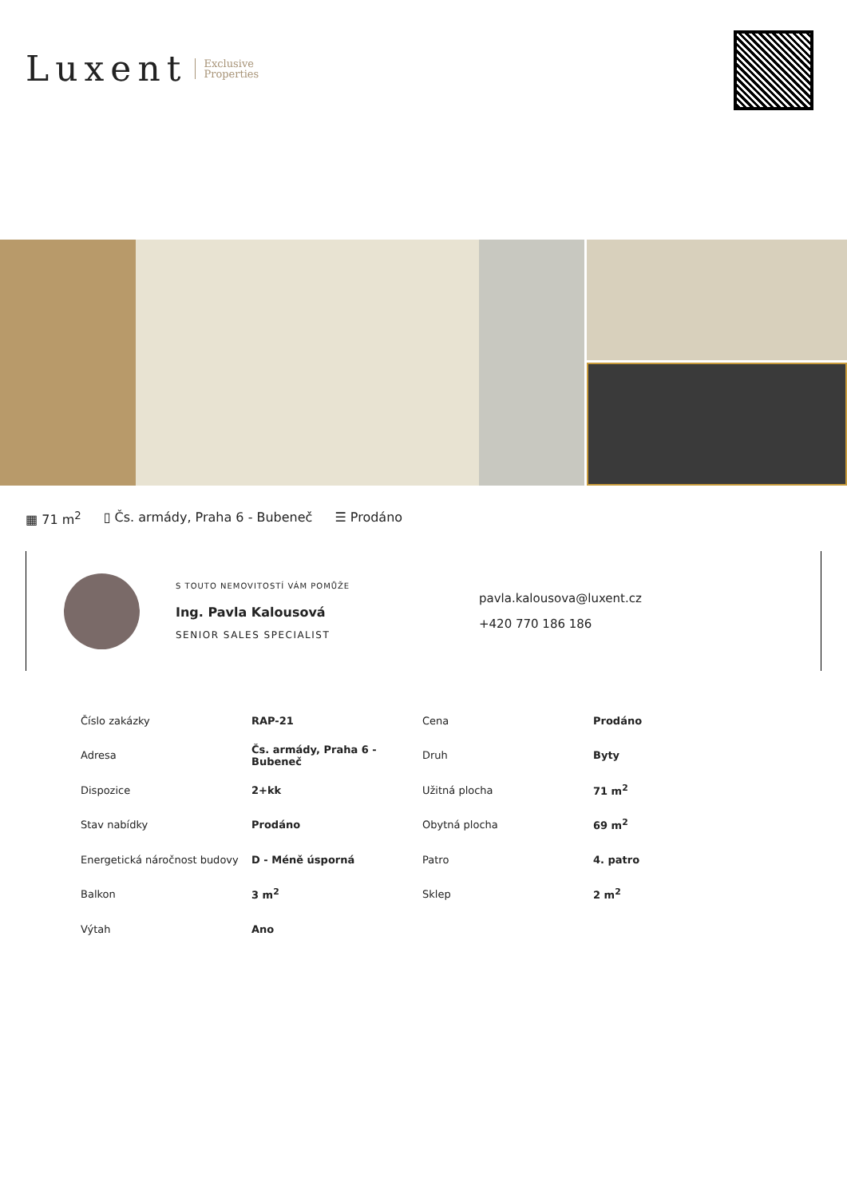Luxent Exclusive
Properties
▦ 71 m<sup>2</sup> ▯ Čs. armády, Praha 6 - Bubeneč ☰ Prodáno
S TOUTO NEMOVITOSTÍ VÁM POMŮŽE
Ing. Pavla Kalousová
SENIOR SALES SPECIALIST
pavla.kalousova@luxent.cz
+420 770 186 186
| Číslo zakázky | RAP-21 | Cena | Prodáno |
| Adresa | Čs. armády, Praha 6 - Bubeneč | Druh | Byty |
| Dispozice | 2+kk | Užitná plocha | 71 m<sup>2</sup> |
| Stav nabídky | Prodáno | Obytná plocha | 69 m<sup>2</sup> |
| Energetická náročnost budovy | D - Méně úsporná | Patro | 4. patro |
| Balkon | 3 m<sup>2</sup> | Sklep | 2 m<sup>2</sup> |
| Výtah | Ano | | |